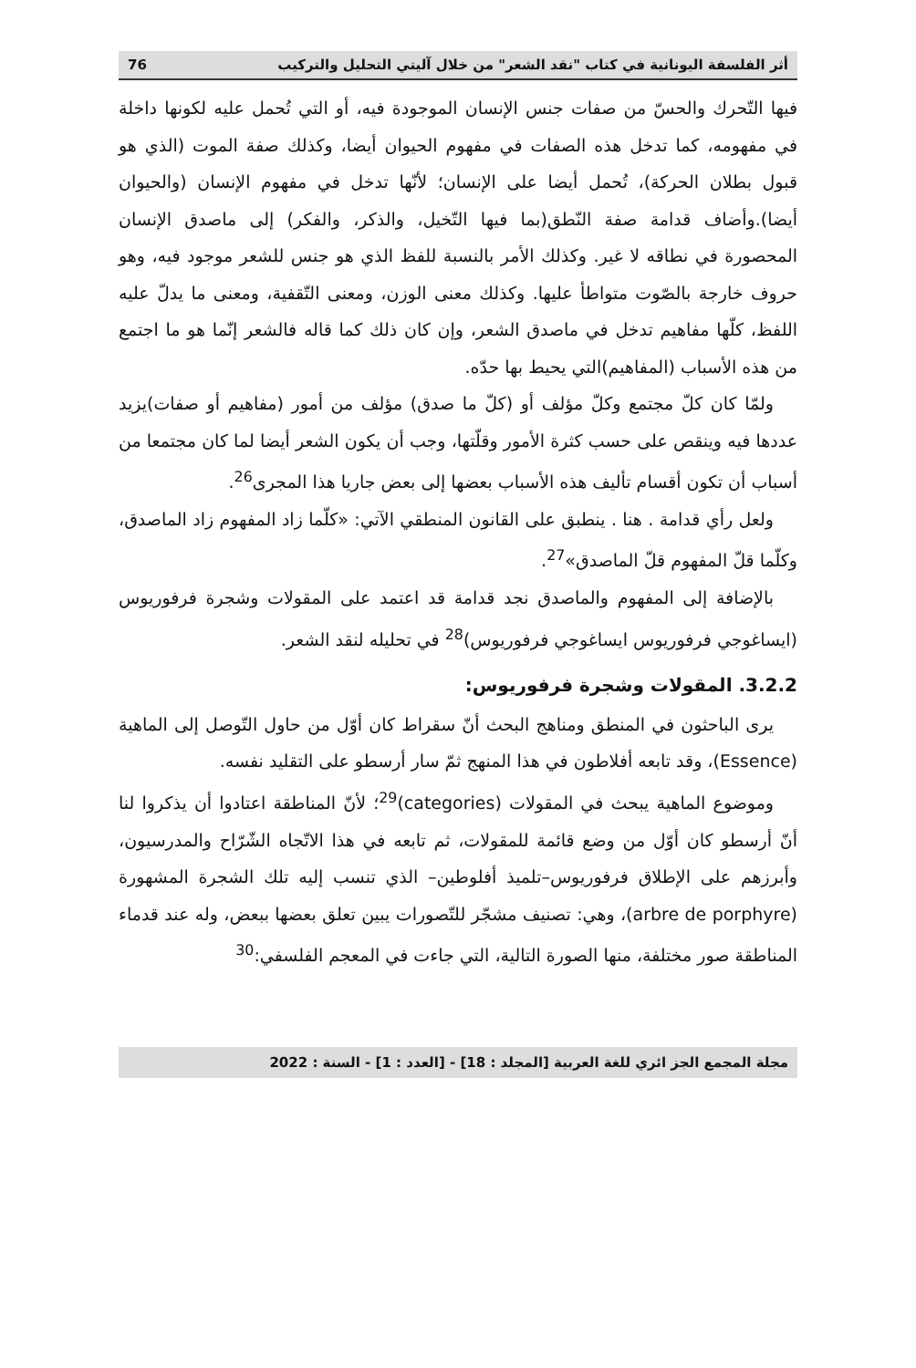أثر الفلسفة اليونانية في كتاب "نقد الشعر" من خلال آليتي التحليل والتركيب 76
فيها التّحرك والحسّ من صفات جنس الإنسان الموجودة فيه، أو التي تُحمل عليه لكونها داخلة في مفهومه، كما تدخل هذه الصفات في مفهوم الحيوان أيضا، وكذلك صفة الموت (الذي هو قبول بطلان الحركة)، تُحمل أيضا على الإنسان؛ لأنّها تدخل في مفهوم الإنسان (والحيوان أيضا).وأضاف قدامة صفة النّطق(بما فيها التّخيل، والذكر، والفكر) إلى ماصدق الإنسان المحصورة في نطاقه لا غير. وكذلك الأمر بالنسبة للفظ الذي هو جنس للشعر موجود فيه، وهو حروف خارجة بالصّوت متواطأ عليها. وكذلك معنى الوزن، ومعنى التّقفية، ومعنى ما يدلّ عليه اللفظ، كلّها مفاهيم تدخل في ماصدق الشعر، وإن كان ذلك كما قاله فالشعر إنّما هو ما اجتمع من هذه الأسباب (المفاهيم)التي يحيط بها حدّه.
ولمّا كان كلّ مجتمع وكلّ مؤلف أو (كلّ ما صدق) مؤلف من أمور (مفاهيم أو صفات)يزيد عددها فيه وينقص على حسب كثرة الأمور وقلّتها، وجب أن يكون الشعر أيضا لما كان مجتمعا من أسباب أن تكون أقسام تأليف هذه الأسباب بعضها إلى بعض جاريا هذا المجرى<sup>26</sup>.
ولعل رأي قدامة . هنا . ينطبق على القانون المنطقي الآتي: «كلّما زاد المفهوم زاد الماصدق، وكلّما قلّ المفهوم قلّ الماصدق»<sup>27</sup>.
بالإضافة إلى المفهوم والماصدق نجد قدامة قد اعتمد على المقولات وشجرة فرفوريوس (ايساغوجي فرفوريوس ايساغوجي فرفوريوس)<sup>28</sup> في تحليله لنقد الشعر.
3.2.2. المقولات وشجرة فرفوريوس:
يرى الباحثون في المنطق ومناهج البحث أنّ سقراط كان أوّل من حاول التّوصل إلى الماهية (Essence)، وقد تابعه أفلاطون في هذا المنهج ثمّ سار أرسطو على التقليد نفسه.
وموضوع الماهية يبحث في المقولات (categories)<sup>29</sup>؛ لأنّ المناطقة اعتادوا أن يذكروا لنا أنّ أرسطو كان أوّل من وضع قائمة للمقولات، ثم تابعه في هذا الاتّجاه الشّرّاح والمدرسيون، وأبرزهم على الإطلاق فرفوريوس–تلميذ أفلوطين– الذي تنسب إليه تلك الشجرة المشهورة (arbre de porphyre)، وهي: تصنيف مشجّر للتّصورات يبين تعلق بعضها ببعض، وله عند قدماء المناطقة صور مختلفة، منها الصورة التالية، التي جاءت في المعجم الفلسفي:<sup>30</sup>
مجلة المجمع الجز ائري للغة العربية [المجلد : 18] - [العدد : 1] - السنة : 2022